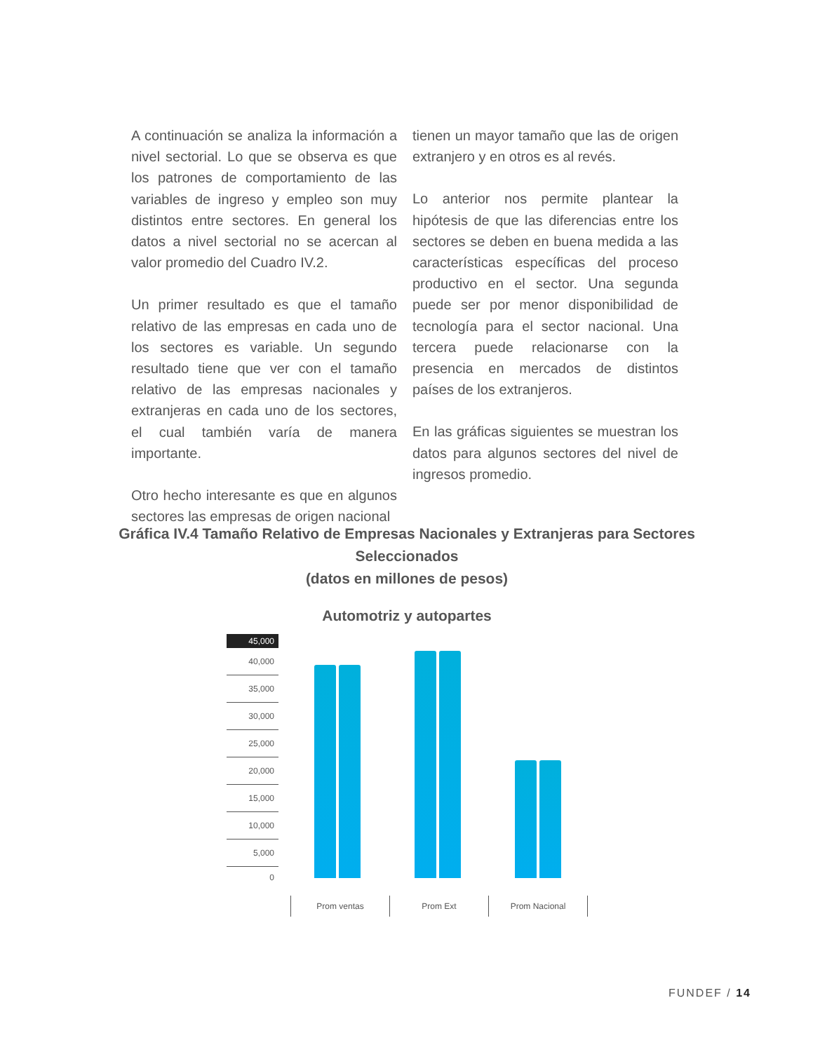A continuación se analiza la información a nivel sectorial. Lo que se observa es que los patrones de comportamiento de las variables de ingreso y empleo son muy distintos entre sectores. En general los datos a nivel sectorial no se acercan al valor promedio del Cuadro IV.2.
Un primer resultado es que el tamaño relativo de las empresas en cada uno de los sectores es variable. Un segundo resultado tiene que ver con el tamaño relativo de las empresas nacionales y extranjeras en cada uno de los sectores, el cual también varía de manera importante.
Otro hecho interesante es que en algunos sectores las empresas de origen nacional
tienen un mayor tamaño que las de origen extranjero y en otros es al revés.
Lo anterior nos permite plantear la hipótesis de que las diferencias entre los sectores se deben en buena medida a las características específicas del proceso productivo en el sector. Una segunda puede ser por menor disponibilidad de tecnología para el sector nacional. Una tercera puede relacionarse con la presencia en mercados de distintos países de los extranjeros.
En las gráficas siguientes se muestran los datos para algunos sectores del nivel de ingresos promedio.
Gráfica IV.4 Tamaño Relativo de Empresas Nacionales y Extranjeras para Sectores Seleccionados
(datos en millones de pesos)
Automotriz y autopartes
45,000
40,000
35,000
30,000
25,000
20,000
15,000
10,000
5,000
0
Prom ventas Prom Ext Prom Nacional
FUNDEF / 14